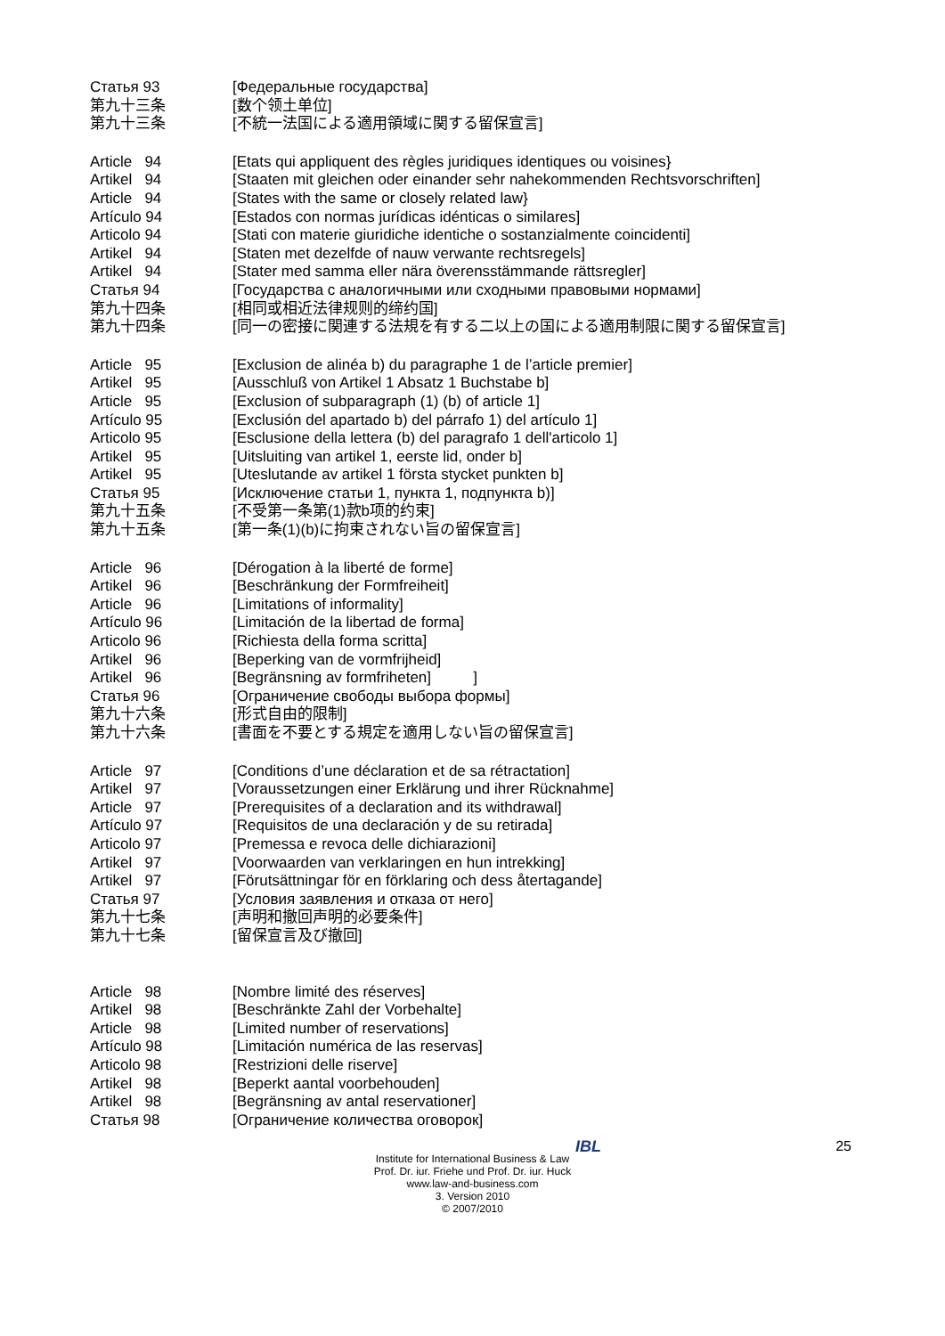Статья 93
[Федеральные государства]
第九十三条
[数个领土单位]
第九十三条
[不統一法国による適用領域に関する留保宣言]
Article 94
[Etats qui appliquent des règles juridiques identiques ou voisines}
Artikel 94
[Staaten mit gleichen oder einander sehr nahekommenden Rechtsvorschriften]
Article 94
[States with the same or closely related law}
Artículo 94
[Estados con normas jurídicas idénticas o similares]
Articolo 94
[Stati con materie giuridiche identiche o sostanzialmente coincidenti]
Artikel 94
[Staten met dezelfde of nauw verwante rechtsregels]
Artikel 94
[Stater med samma eller nära överensstämmande rättsregler]
Статья 94
[Государства с аналогичными или сходными правовыми нормами]
第九十四条
[相同或相近法律规则的缔约国]
第九十四条
[同一の密接に関連する法規を有する二以上の国による適用制限に関する留保宣言]
Article 95
[Exclusion de alinéa b) du paragraphe 1 de l’article premier]
Artikel 95
[Ausschluß von Artikel 1 Absatz 1 Buchstabe b]
Article 95
[Exclusion of subparagraph (1) (b) of article 1]
Artículo 95
[Exclusión del apartado b) del párrafo 1) del artículo 1]
Articolo 95
[Esclusione della lettera (b) del paragrafo 1 dell'articolo 1]
Artikel 95
[Uitsluiting van artikel 1, eerste lid, onder b]
Artikel 95
[Uteslutande av artikel 1 första stycket punkten b]
Статья 95
[Исключение статьи 1, пункта 1, подпункта b)]
第九十五条
[不受第一条第(1)款b项的约束]
第九十五条
[第一条(1)(b)に拘束されない旨の留保宣言]
Article 96
[Dérogation à la liberté de forme]
Artikel 96
[Beschränkung der Formfreiheit]
Article 96
[Limitations of informality]
Artículo 96
[Limitación de la libertad de forma]
Articolo 96
[Richiesta della forma scritta]
Artikel 96
[Beperking van de vormfrijheid]
Artikel 96
[Begränsning av formfriheten] ]
Статья 96
[Ограничение свободы выбора формы]
第九十六条
[形式自由的限制]
第九十六条
[書面を不要とする規定を適用しない旨の留保宣言]
Article 97
[Conditions d’une déclaration et de sa rétractation]
Artikel 97
[Voraussetzungen einer Erklärung und ihrer Rücknahme]
Article 97
[Prerequisites of a declaration and its withdrawal]
Artículo 97
[Requisitos de una declaración y de su retirada]
Articolo 97
[Premessa e revoca delle dichiarazioni]
Artikel 97
[Voorwaarden van verklaringen en hun intrekking]
Artikel 97
[Förutsättningar för en förklaring och dess återtagande]
Статья 97
[Условия заявления и отказа от него]
第九十七条
[声明和撤回声明的必要条件]
第九十七条
[留保宣言及び撤回]
Article 98
[Nombre limité des réserves]
Artikel 98
[Beschränkte Zahl der Vorbehalte]
Article 98
[Limited number of reservations]
Artículo 98
[Limitación numérica de las reservas]
Articolo 98
[Restrizioni delle riserve]
Artikel 98
[Beperkt aantal voorbehouden]
Artikel 98
[Begränsning av antal reservationer]
Статья 98
[Ограничение количества оговорок]
25
IBL
Institute for International Business & Law
Prof. Dr. iur. Friehe und Prof. Dr. iur. Huck
www.law-and-business.com
3. Version 2010
© 2007/2010